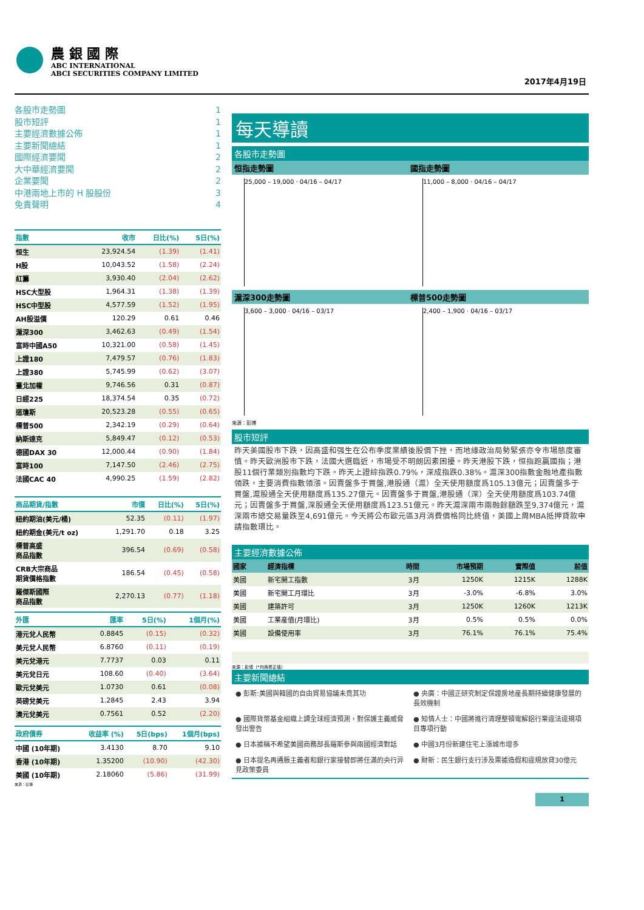農 銀 國 際
ABC INTERNATIONAL
ABCI SECURITIES COMPANY LIMITED
2017年4月19日
各股市走勢圖 1
股市短評 1
主要經濟數據公佈 1
主要新聞總結 1
國際經濟要聞 2
大中華經濟要聞 2
企業要聞 2
中港兩地上市的 H 股股份 3
免責聲明 4
| 指數 | 收市 | 日比(%) | 5日(%) |
| --- | --- | --- | --- |
| 恒生 | 23,924.54 | (1.39) | (1.41) |
| H股 | 10,043.52 | (1.58) | (2.24) |
| 紅籌 | 3,930.40 | (2.04) | (2.62) |
| HSC大型股 | 1,964.31 | (1.38) | (1.39) |
| HSC中型股 | 4,577.59 | (1.52) | (1.95) |
| AH股溢價 | 120.29 | 0.61 | 0.46 |
| 滬深300 | 3,462.63 | (0.49) | (1.54) |
| 富時中國A50 | 10,321.00 | (0.58) | (1.45) |
| 上證180 | 7,479.57 | (0.76) | (1.83) |
| 上證380 | 5,745.99 | (0.62) | (3.07) |
| 臺北加權 | 9,746.56 | 0.31 | (0.87) |
| 日經225 | 18,374.54 | 0.35 | (0.72) |
| 道瓊斯 | 20,523.28 | (0.55) | (0.65) |
| 標普500 | 2,342.19 | (0.29) | (0.64) |
| 納斯達克 | 5,849.47 | (0.12) | (0.53) |
| 德國DAX 30 | 12,000.44 | (0.90) | (1.84) |
| 富時100 | 7,147.50 | (2.46) | (2.75) |
| 法國CAC 40 | 4,990.25 | (1.59) | (2.82) |
| 商品期貨/指數 | 市價 | 日比(%) | 5日(%) |
| --- | --- | --- | --- |
| 紐約期油(美元/桶) | 52.35 | (0.11) | (1.97) |
| 紐約期金(美元/t oz) | 1,291.70 | 0.18 | 3.25 |
| 標普高盛 商品指數 | 396.54 | (0.69) | (0.58) |
| CRB大宗商品 期貨價格指數 | 186.54 | (0.45) | (0.58) |
| 羅傑斯國際 商品指數 | 2,270.13 | (0.77) | (1.18) |
| 外匯 | 匯率 | 5日(%) | 1個月(%) |
| --- | --- | --- | --- |
| 港元兌人民幣 | 0.8845 | (0.15) | (0.32) |
| 美元兌人民幣 | 6.8760 | (0.11) | (0.19) |
| 美元兌港元 | 7.7737 | 0.03 | 0.11 |
| 美元兌日元 | 108.60 | (0.40) | (3.64) |
| 歐元兌美元 | 1.0730 | 0.61 | (0.08) |
| 英磅兌美元 | 1.2845 | 2.43 | 3.94 |
| 澳元兌美元 | 0.7561 | 0.52 | (2.20) |
| 政府債券 | 收益率 (%) | 5日(bps) | 1個月(bps) |
| --- | --- | --- | --- |
| 中國 (10年期) | 3.4130 | 8.70 | 9.10 |
| 香港 (10年期) | 1.35200 | (10.90) | (42.30) |
| 美國 (10年期) | 2.18060 | (5.86) | (31.99) |
來源：彭博
每天導讀
各股市走勢圖
恒指走勢圖 國指走勢圖
25,000 – 19,000 · 04/16 – 04/17
11,000 – 8,000 · 04/16 – 04/17
滬深300走勢圖 標普500走勢圖
3,600 – 3,000 · 04/16 – 03/17 2,400 – 1,900 · 04/16 – 03/17
來源：彭博
股市短評
昨天美國股市下跌，因高盛和强生在公布季度業績後股價下挫，而地緣政治局勢緊張亦令市場態度審慎。昨天歐洲股市下跌，法國大選臨近，市場受不明朗因素困擾。昨天港股下跌，恒指跑贏國指；港股11個行業類別指數均下跌。昨天上證綜指跌0.79%，深成指跌0.38%。滬深300指數金融地產指數領跌，主要消費指數領漲。因賣盤多于買盤,港股通（滬）全天使用額度爲105.13億元；因賣盤多于買盤,滬股通全天使用額度爲135.27億元。因賣盤多于買盤,港股通（深）全天使用額度爲103.74億元；因賣盤多于買盤,深股通全天使用額度爲123.51億元。昨天滬深兩市兩融餘額跌至9,374億元，滬深兩市總交易量跌至4,691億元。今天將公布歐元區3月消費價格同比終值，美國上周MBA抵押貸款申請指數環比。
主要經濟數據公佈
| 國家 | 經濟指標 | 時間 | 市場預期 | 實際值 | 前值 |
| 美國 | 新宅開工指數 | 3月 | 1250K | 1215K | 1288K |
| 美國 | 新宅開工月環比 | 3月 | -3.0% | -6.8% | 3.0% |
| 美國 | 建築許可 | 3月 | 1250K | 1260K | 1213K |
| 美國 | 工業産值(月環比) | 3月 | 0.5% | 0.5% | 0.0% |
| 美國 | 設備使用率 | 3月 | 76.1% | 76.1% | 75.4% |
來源：彭博（*均爲修正值）
主要新聞總結
● 彭斯:美國與韓國的自由貿易協議未竟其功
● 央廣：中國正研究制定保證房地産長期持續健康發展的長效機制
● 國際貨幣基金組織上調全球經濟預測，對保護主義威脅發出警告
● 知情人士：中國將進行清理整頓電解鋁行業違法違規項目專項行動
● 日本據稱不希望美國商務部長羅斯參與兩國經濟對話
● 中國3月份新建住宅上漲城市增多
● 日本提名再通脹主義者和銀行家接替即將任滿的央行异見政策委員
● 財新：民生銀行支行涉及票據造假和違規放貸30億元
1